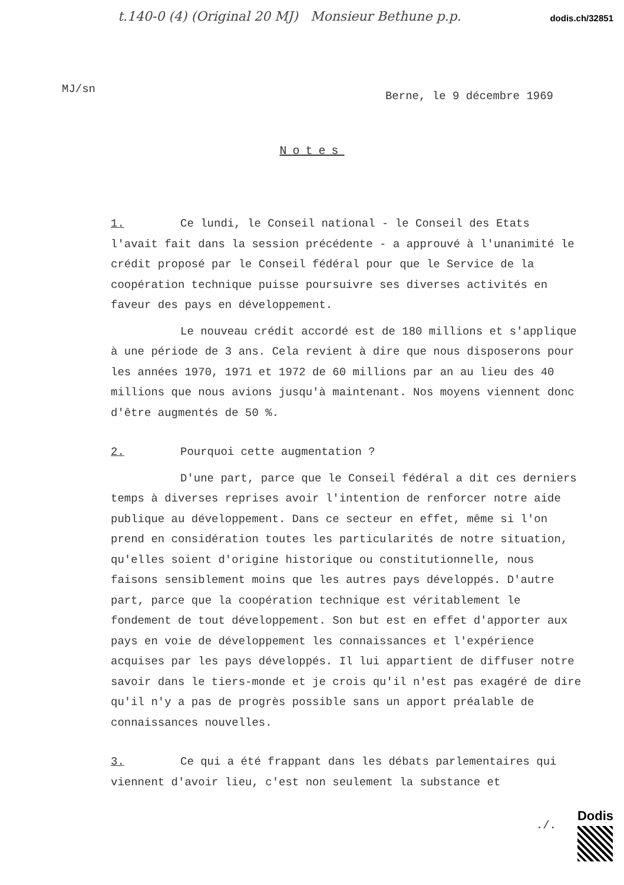dodis.ch/32851
t.140-0 (4) (Original 20 MJ) Monsieur Bethune p.p.
MJ/sn
Berne, le 9 décembre 1969
Notes
1. Ce lundi, le Conseil national - le Conseil des Etats l'avait fait dans la session précédente - a approuvé à l'unanimité le crédit proposé par le Conseil fédéral pour que le Service de la coopération technique puisse poursuivre ses diverses activités en faveur des pays en développement.
Le nouveau crédit accordé est de 180 millions et s'applique à une période de 3 ans. Cela revient à dire que nous disposerons pour les années 1970, 1971 et 1972 de 60 millions par an au lieu des 40 millions que nous avions jusqu'à maintenant. Nos moyens viennent donc d'être augmentés de 50 %.
2. Pourquoi cette augmentation ?
D'une part, parce que le Conseil fédéral a dit ces derniers temps à diverses reprises avoir l'intention de renforcer notre aide publique au développement. Dans ce secteur en effet, même si l'on prend en considération toutes les particularités de notre situation, qu'elles soient d'origine historique ou constitutionnelle, nous faisons sensiblement moins que les autres pays développés. D'autre part, parce que la coopération technique est véritablement le fondement de tout développement. Son but est en effet d'apporter aux pays en voie de développement les connaissances et l'expérience acquises par les pays développés. Il lui appartient de diffuser notre savoir dans le tiers-monde et je crois qu'il n'est pas exagéré de dire qu'il n'y a pas de progrès possible sans un apport préalable de connaissances nouvelles.
3. Ce qui a été frappant dans les débats parlementaires qui viennent d'avoir lieu, c'est non seulement la substance et
./.
Dodis